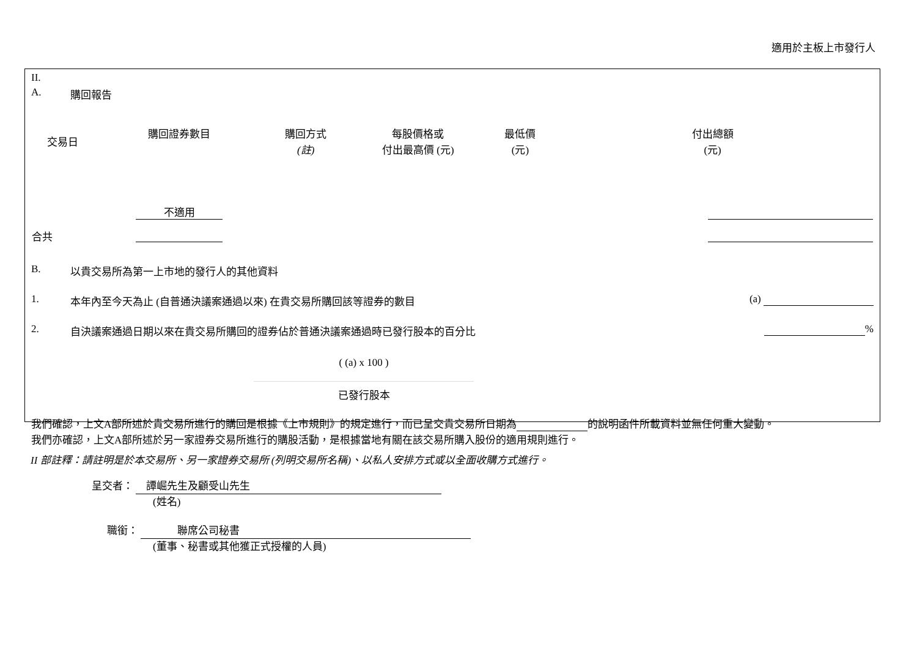適用於主板上市發行人
II.
A. 購回報告
| 交易日 | 購回證券數目 | 購回方式 (註) | 每股價格或 付出最高價 (元) | 最低價 (元) | 付出總額 (元) |
| --- | --- | --- | --- | --- | --- |
| | 不適用 | | | | |
| 合共 | | | | | |
B. 以貴交易所為第一上市地的發行人的其他資料
1. 本年內至今天為止 (自普通決議案通過以來) 在貴交易所購回該等證券的數目 (a)
2. 自決議案通過日期以來在貴交易所購回的證券佔於普通決議案通過時已發行股本的百分比 %
( (a) x 100 )
已發行股本
我們確認，上文A部所述於貴交易所進行的購回是根據《上市規則》的規定進行，而已呈交貴交易所日期為 的說明函件所載資料並無任何重大變動。
我們亦確認，上文A部所述於另一家證券交易所進行的購股活動，是根據當地有關在該交易所購入股份的適用規則進行。
II 部註釋：請註明是於本交易所、另一家證券交易所 (列明交易所名稱)、以私人安排方式或以全面收購方式進行。
呈交者： 譚崛先生及顧受山先生
(姓名)
職銜： 聯席公司秘書
(董事、秘書或其他獲正式授權的人員)